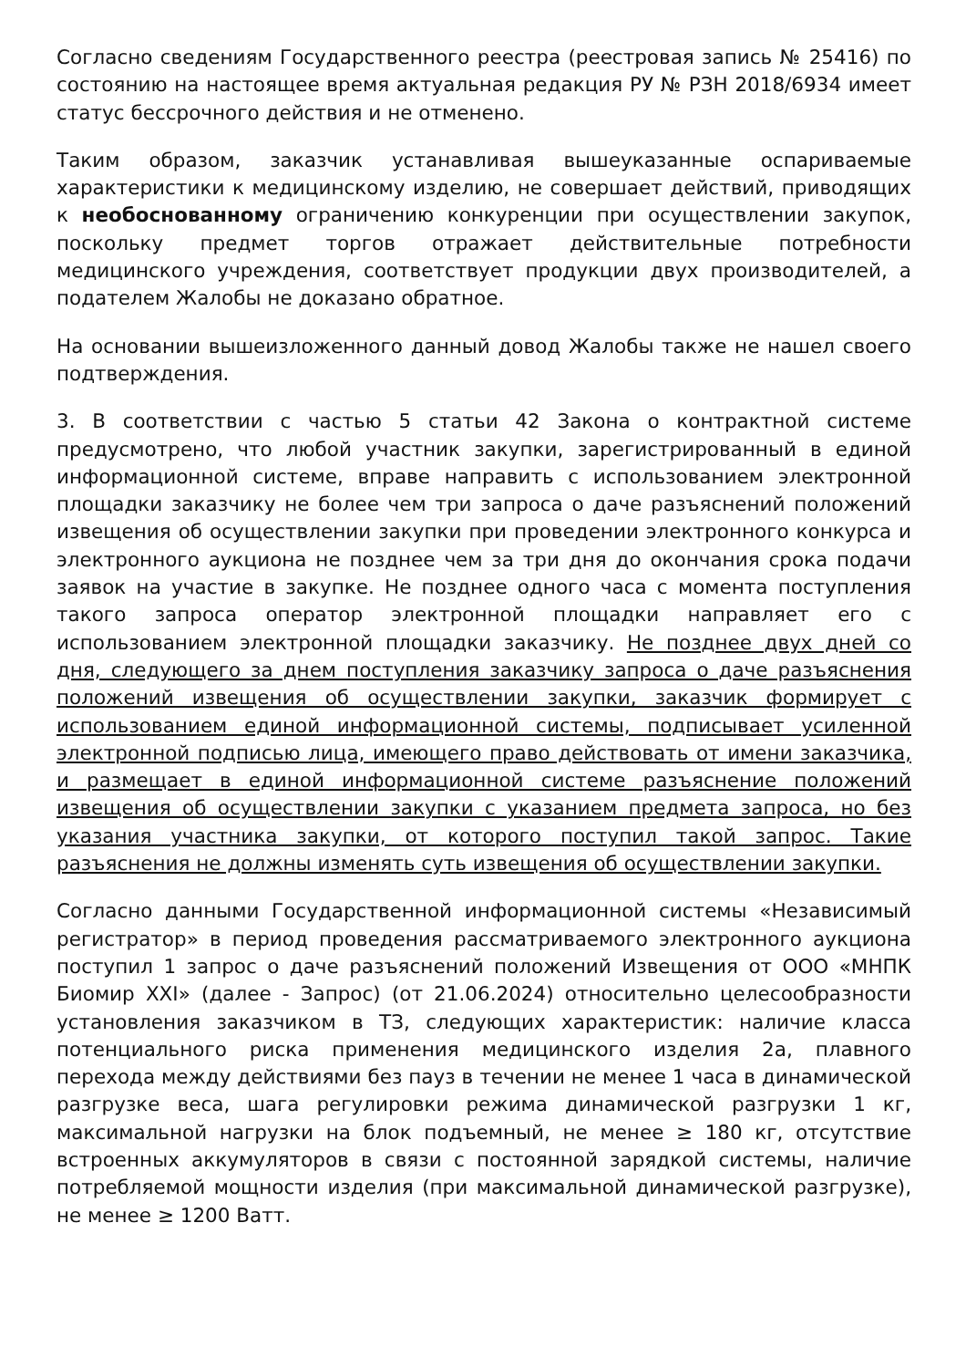Согласно сведениям Государственного реестра (реестровая запись № 25416) по состоянию на настоящее время актуальная редакция РУ № РЗН 2018/6934 имеет статус бессрочного действия и не отменено.
Таким образом, заказчик устанавливая вышеуказанные оспариваемые характеристики к медицинскому изделию, не совершает действий, приводящих к необоснованному ограничению конкуренции при осуществлении закупок, поскольку предмет торгов отражает действительные потребности медицинского учреждения, соответствует продукции двух производителей, а подателем Жалобы не доказано обратное.
На основании вышеизложенного данный довод Жалобы также не нашел своего подтверждения.
3. В соответствии с частью 5 статьи 42 Закона о контрактной системе предусмотрено, что любой участник закупки, зарегистрированный в единой информационной системе, вправе направить с использованием электронной площадки заказчику не более чем три запроса о даче разъяснений положений извещения об осуществлении закупки при проведении электронного конкурса и электронного аукциона не позднее чем за три дня до окончания срока подачи заявок на участие в закупке. Не позднее одного часа с момента поступления такого запроса оператор электронной площадки направляет его с использованием электронной площадки заказчику. Не позднее двух дней со дня, следующего за днем поступления заказчику запроса о даче разъяснения положений извещения об осуществлении закупки, заказчик формирует с использованием единой информационной системы, подписывает усиленной электронной подписью лица, имеющего право действовать от имени заказчика, и размещает в единой информационной системе разъяснение положений извещения об осуществлении закупки с указанием предмета запроса, но без указания участника закупки, от которого поступил такой запрос. Такие разъяснения не должны изменять суть извещения об осуществлении закупки.
Согласно данными Государственной информационной системы «Независимый регистратор» в период проведения рассматриваемого электронного аукциона поступил 1 запрос о даче разъяснений положений Извещения от ООО «МНПК Биомир XXI» (далее - Запрос) (от 21.06.2024) относительно целесообразности установления заказчиком в ТЗ, следующих характеристик: наличие класса потенциального риска применения медицинского изделия 2а, плавного перехода между действиями без пауз в течении не менее 1 часа в динамической разгрузке веса, шага регулировки режима динамической разгрузки 1 кг, максимальной нагрузки на блок подъемный, не менее ≥ 180 кг, отсутствие встроенных аккумуляторов в связи с постоянной зарядкой системы, наличие потребляемой мощности изделия (при максимальной динамической разгрузке), не менее ≥ 1200 Ватт.